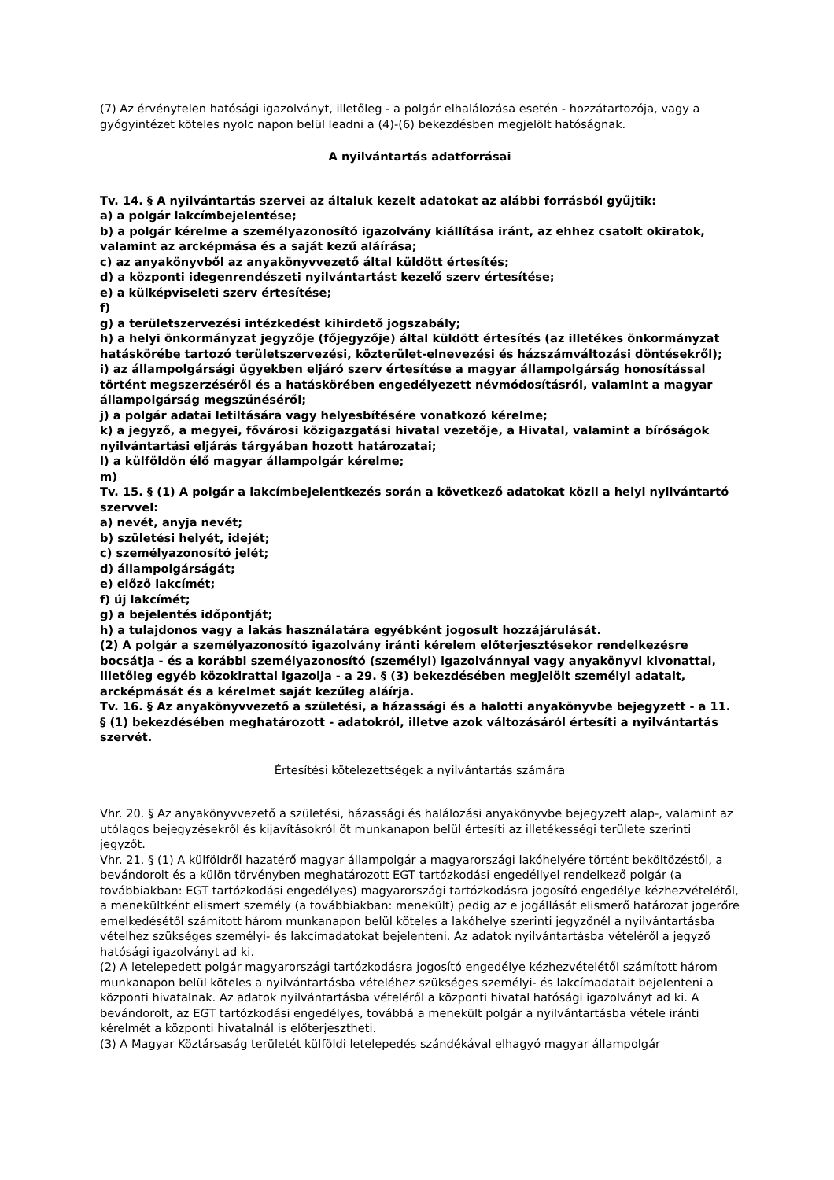(7) Az érvénytelen hatósági igazolványt, illetőleg - a polgár elhalálozása esetén - hozzátartozója, vagy a gyógyintézet köteles nyolc napon belül leadni a (4)-(6) bekezdésben megjelölt hatóságnak.
A nyilvántartás adatforrásai
Tv. 14. § A nyilvántartás szervei az általuk kezelt adatokat az alábbi forrásból gyűjtik:
a) a polgár lakcímbejelentése;
b) a polgár kérelme a személyazonosító igazolvány kiállítása iránt, az ehhez csatolt okiratok, valamint az arcképmása és a saját kezű aláírása;
c) az anyakönyvből az anyakönyvvezető által küldött értesítés;
d) a központi idegenrendészeti nyilvántartást kezelő szerv értesítése;
e) a külképviseleti szerv értesítése;
f)
g) a területszervezési intézkedést kihirdető jogszabály;
h) a helyi önkormányzat jegyzője (főjegyzője) által küldött értesítés (az illetékes önkormányzat hatáskörébe tartozó területszervezési, közterület-elnevezési és házszámváltozási döntésekről);
i) az állampolgársági ügyekben eljáró szerv értesítése a magyar állampolgárság honosítással történt megszerzéséről és a hatáskörében engedélyezett névmódosításról, valamint a magyar állampolgárság megszűnéséről;
j) a polgár adatai letiltására vagy helyesbítésére vonatkozó kérelme;
k) a jegyző, a megyei, fővárosi közigazgatási hivatal vezetője, a Hivatal, valamint a bíróságok nyilvántartási eljárás tárgyában hozott határozatai;
l) a külföldön élő magyar állampolgár kérelme;
m)
Tv. 15. § (1) A polgár a lakcímbejelentkezés során a következő adatokat közli a helyi nyilvántartó szervvel:
a) nevét, anyja nevét;
b) születési helyét, idejét;
c) személyazonosító jelét;
d) állampolgárságát;
e) előző lakcímét;
f) új lakcímét;
g) a bejelentés időpontját;
h) a tulajdonos vagy a lakás használatára egyébként jogosult hozzájárulását.
(2) A polgár a személyazonosító igazolvány iránti kérelem előterjesztésekor rendelkezésre bocsátja - és a korábbi személyazonosító (személyi) igazolvánnyal vagy anyakönyvi kivonattal, illetőleg egyéb közokirattal igazolja - a 29. § (3) bekezdésében megjelölt személyi adatait, arcképmását és a kérelmet saját kezűleg aláírja.
Tv. 16. § Az anyakönyvvezető a születési, a házassági és a halotti anyakönyvbe bejegyzett - a 11. § (1) bekezdésében meghatározott - adatokról, illetve azok változásáról értesíti a nyilvántartás szervét.
Értesítési kötelezettségek a nyilvántartás számára
Vhr. 20. § Az anyakönyvvezető a születési, házassági és halálozási anyakönyvbe bejegyzett alap-, valamint az utólagos bejegyzésekről és kijavításokról öt munkanapon belül értesíti az illetékességi területe szerinti jegyzőt.
Vhr. 21. § (1) A külföldről hazatérő magyar állampolgár a magyarországi lakóhelyére történt beköltözéstől, a bevándorolt és a külön törvényben meghatározott EGT tartózkodási engedéllyel rendelkező polgár (a továbbiakban: EGT tartózkodási engedélyes) magyarországi tartózkodásra jogosító engedélye kézhezvételétől, a menekültként elismert személy (a továbbiakban: menekült) pedig az e jogállását elismerő határozat jogerőre emelkedésétől számított három munkanapon belül köteles a lakóhelye szerinti jegyzőnél a nyilvántartásba vételhez szükséges személyi- és lakcímadatokat bejelenteni. Az adatok nyilvántartásba vételéről a jegyző hatósági igazolványt ad ki.
(2) A letelepedett polgár magyarországi tartózkodásra jogosító engedélye kézhezvételétől számított három munkanapon belül köteles a nyilvántartásba vételéhez szükséges személyi- és lakcímadatait bejelenteni a központi hivatalnak. Az adatok nyilvántartásba vételéről a központi hivatal hatósági igazolványt ad ki. A bevándorolt, az EGT tartózkodási engedélyes, továbbá a menekült polgár a nyilvántartásba vétele iránti kérelmét a központi hivatalnál is előterjesztheti.
(3) A Magyar Köztársaság területét külföldi letelepedés szándékával elhagyó magyar állampolgár